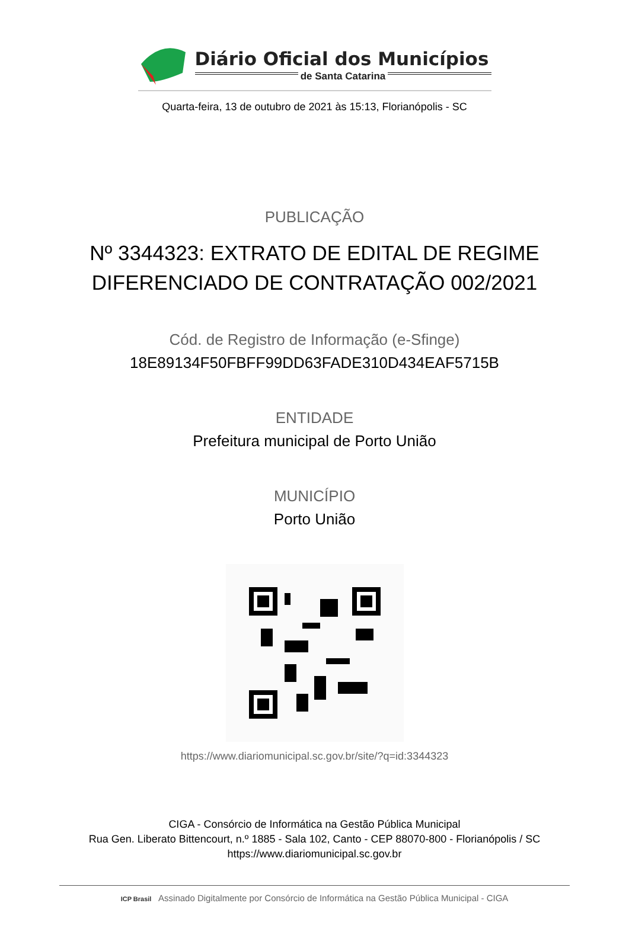Diário Oficial dos Municípios
de Santa Catarina
Quarta-feira, 13 de outubro de 2021 às 15:13, Florianópolis - SC
PUBLICAÇÃO
Nº 3344323: EXTRATO DE EDITAL DE REGIME DIFERENCIADO DE CONTRATAÇÃO 002/2021
Cód. de Registro de Informação (e-Sfinge)
18E89134F50FBFF99DD63FADE310D434EAF5715B
ENTIDADE
Prefeitura municipal de Porto União
MUNICÍPIO
Porto União
https://www.diariomunicipal.sc.gov.br/site/?q=id:3344323
CIGA - Consórcio de Informática na Gestão Pública Municipal
Rua Gen. Liberato Bittencourt, n.º 1885 - Sala 102, Canto - CEP 88070-800 - Florianópolis / SC
https://www.diariomunicipal.sc.gov.br
ICP Brasil Assinado Digitalmente por Consórcio de Informática na Gestão Pública Municipal - CIGA